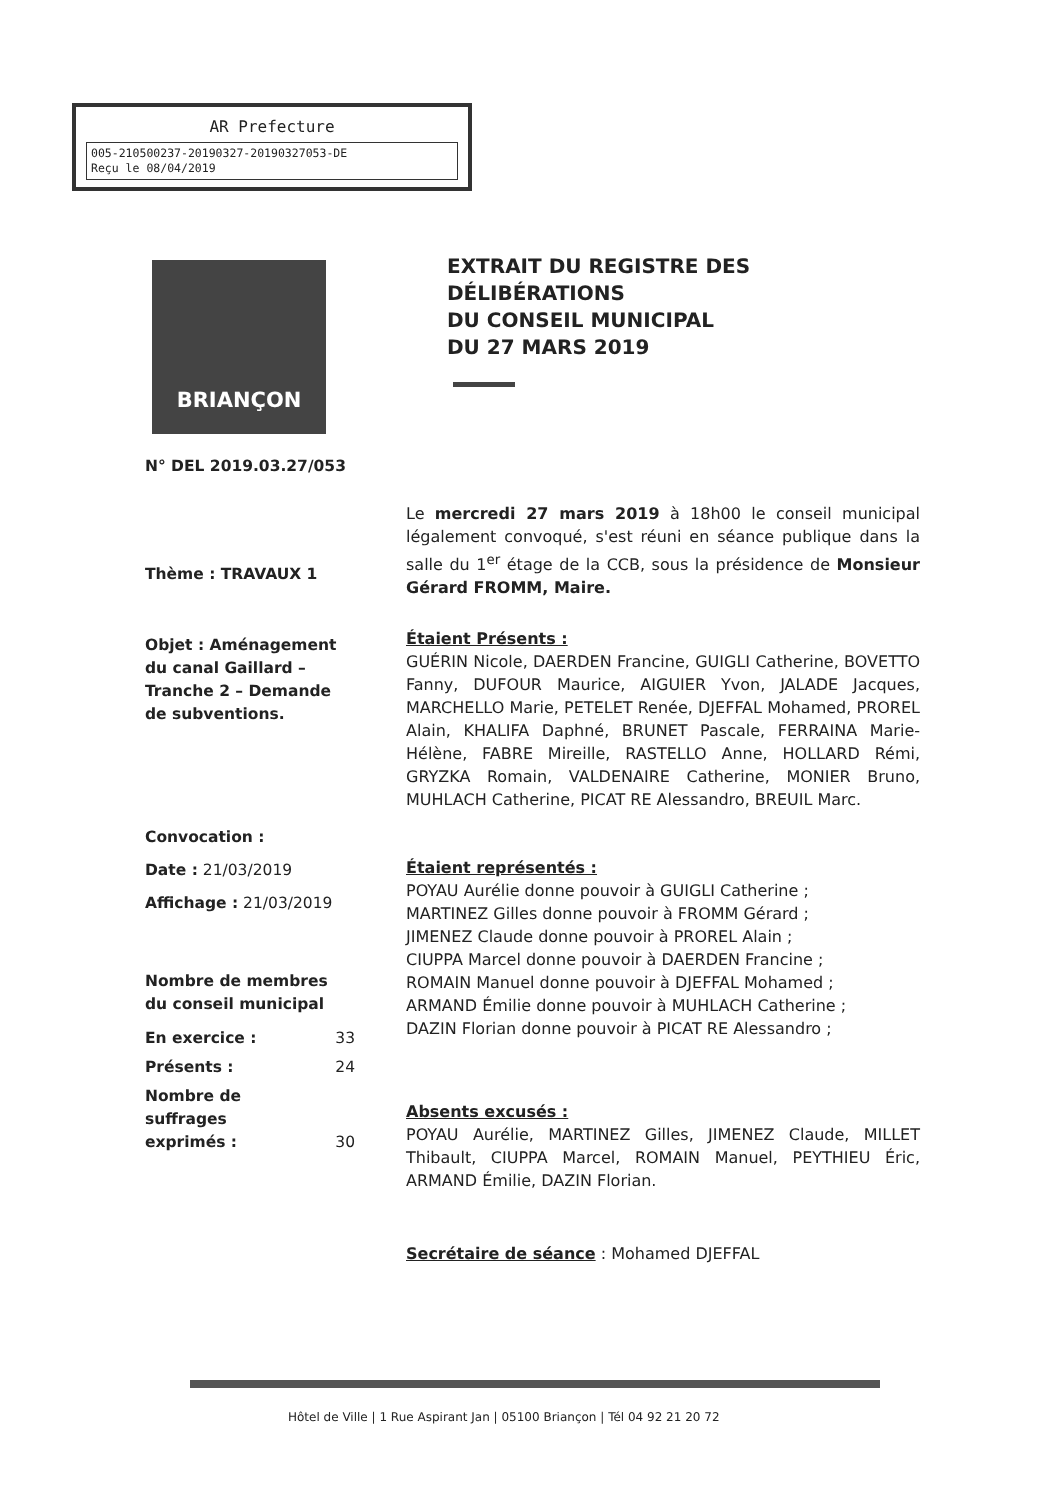AR Prefecture
005-210500237-20190327-20190327053-DE
Reçu le 08/04/2019
BRIANÇON
EXTRAIT DU REGISTRE DES
DÉLIBÉRATIONS
DU CONSEIL MUNICIPAL
DU 27 MARS 2019
N° DEL 2019.03.27/053
Thème : TRAVAUX 1
Objet : Aménagement du canal Gaillard – Tranche 2 – Demande de subventions.
Convocation :
Date : 21/03/2019
Affichage : 21/03/2019
Nombre de membres du conseil municipal
| En exercice : | 33 |
| Présents : | 24 |
| Nombre de suffrages exprimés : | 30 |
Le mercredi 27 mars 2019 à 18h00 le conseil municipal légalement convoqué, s'est réuni en séance publique dans la salle du 1<sup>er</sup> étage de la CCB, sous la présidence de Monsieur Gérard FROMM, Maire.
Étaient Présents :
GUÉRIN Nicole, DAERDEN Francine, GUIGLI Catherine, BOVETTO Fanny, DUFOUR Maurice, AIGUIER Yvon, JALADE Jacques, MARCHELLO Marie, PETELET Renée, DJEFFAL Mohamed, PROREL Alain, KHALIFA Daphné, BRUNET Pascale, FERRAINA Marie-Hélène, FABRE Mireille, RASTELLO Anne, HOLLARD Rémi, GRYZKA Romain, VALDENAIRE Catherine, MONIER Bruno, MUHLACH Catherine, PICAT RE Alessandro, BREUIL Marc.
Étaient représentés :
POYAU Aurélie donne pouvoir à GUIGLI Catherine ;
MARTINEZ Gilles donne pouvoir à FROMM Gérard ;
JIMENEZ Claude donne pouvoir à PROREL Alain ;
CIUPPA Marcel donne pouvoir à DAERDEN Francine ;
ROMAIN Manuel donne pouvoir à DJEFFAL Mohamed ;
ARMAND Émilie donne pouvoir à MUHLACH Catherine ;
DAZIN Florian donne pouvoir à PICAT RE Alessandro ;
Absents excusés :
POYAU Aurélie, MARTINEZ Gilles, JIMENEZ Claude, MILLET Thibault, CIUPPA Marcel, ROMAIN Manuel, PEYTHIEU Éric, ARMAND Émilie, DAZIN Florian.
Secrétaire de séance : Mohamed DJEFFAL
Hôtel de Ville | 1 Rue Aspirant Jan | 05100 Briançon | Tél 04 92 21 20 72